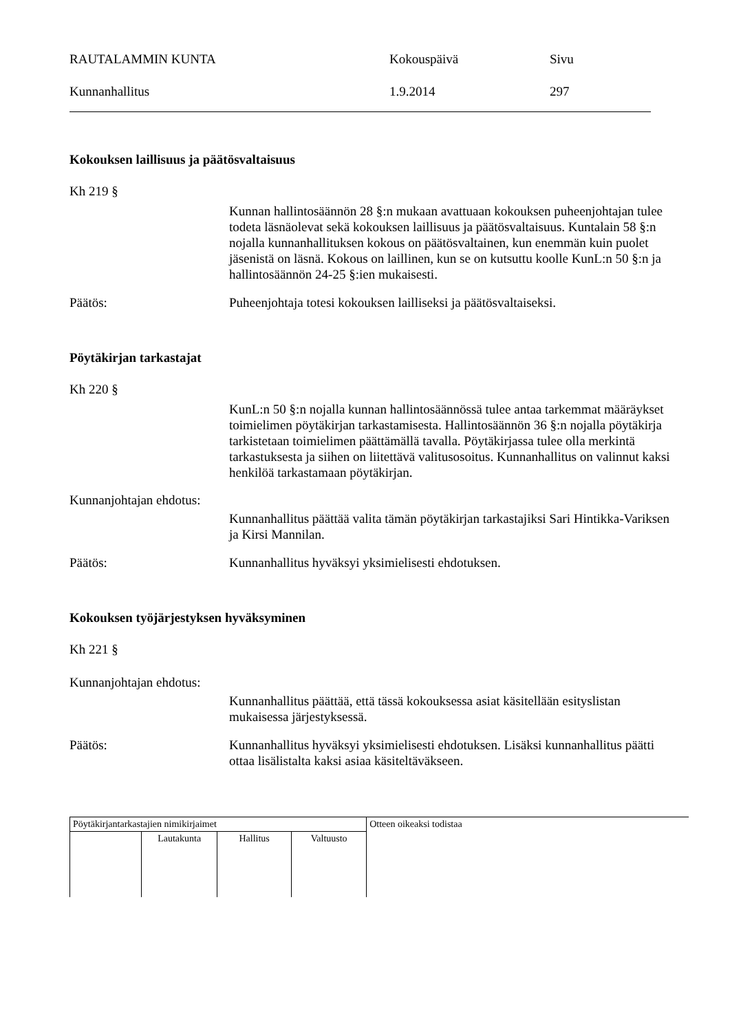RAUTALAMMIN KUNTA Kokouspäivä Sivu
Kunnanhallitus 1.9.2014 297
Kokouksen laillisuus ja päätösvaltaisuus
Kh 219 §
Kunnan hallintosäännön 28 §:n mukaan avattuaan kokouksen puheenjohtajan tulee todeta läsnäolevat sekä kokouksen laillisuus ja päätösvaltaisuus. Kuntalain 58 §:n nojalla kunnanhallituksen kokous on päätösvaltainen, kun enemmän kuin puolet jäsenistä on läsnä. Kokous on laillinen, kun se on kutsuttu koolle KunL:n 50 §:n ja hallintosäännön 24-25 §:ien mukaisesti.
Päätös: Puheenjohtaja totesi kokouksen lailliseksi ja päätösvaltaiseksi.
Pöytäkirjan tarkastajat
Kh 220 §
KunL:n 50 §:n nojalla kunnan hallintosäännössä tulee antaa tarkemmat määräykset toimielimen pöytäkirjan tarkastamisesta. Hallintosäännön 36 §:n nojalla pöytäkirja tarkistetaan toimielimen päättämällä tavalla. Pöytäkirjassa tulee olla merkintä tarkastuksesta ja siihen on liitettävä valitusosoitus. Kunnanhallitus on valinnut kaksi henkilöä tarkastamaan pöytäkirjan.
Kunnanjohtajan ehdotus:
Kunnanhallitus päättää valita tämän pöytäkirjan tarkastajiksi Sari Hintikka-Variksen ja Kirsi Mannilan.
Päätös: Kunnanhallitus hyväksyi yksimielisesti ehdotuksen.
Kokouksen työjärjestyksen hyväksyminen
Kh 221 §
Kunnanjohtajan ehdotus:
Kunnanhallitus päättää, että tässä kokouksessa asiat käsitellään esityslistan mukaisessa järjestyksessä.
Päätös: Kunnanhallitus hyväksyi yksimielisesti ehdotuksen. Lisäksi kunnanhallitus päätti ottaa lisälistalta kaksi asiaa käsiteltäväkseen.
| Pöytäkirjantarkastajien nimikirjaimet | | | | Otteen oikeaksi todistaa |
| | Lautakunta | Hallitus | Valtuusto | |